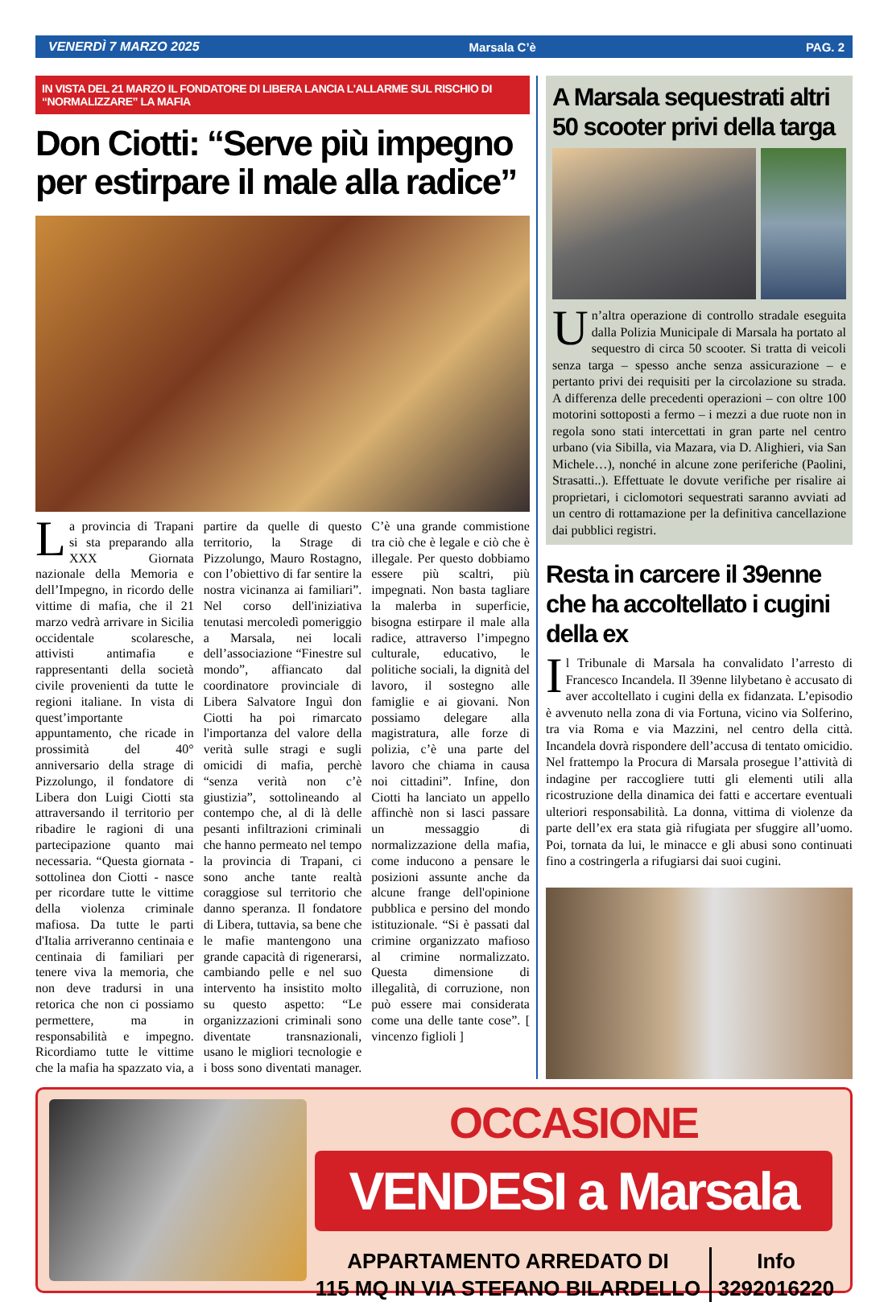VENERDÌ 7 MARZO 2025 Marsala C’è PAG. 2
IN VISTA DEL 21 MARZO IL FONDATORE DI LIBERA LANCIA L'ALLARME SUL RISCHIO DI “NORMALIZZARE” LA MAFIA
Don Ciotti: “Serve più impegno per estirpare il male alla radice”
La provincia di Trapani si sta preparando alla XXX Giornata nazionale della Memoria e dell’Impegno, in ricordo delle vittime di mafia, che il 21 marzo vedrà arrivare in Sicilia occidentale scolaresche, attivisti antimafia e rappresentanti della società civile provenienti da tutte le regioni italiane. In vista di quest’importante appuntamento, che ricade in prossimità del 40° anniversario della strage di Pizzolungo, il fondatore di Libera don Luigi Ciotti sta attraversando il territorio per ribadire le ragioni di una partecipazione quanto mai necessaria. “Questa giornata - sottolinea don Ciotti - nasce per ricordare tutte le vittime della violenza criminale mafiosa. Da tutte le parti d'Italia arriveranno centinaia e centinaia di familiari per tenere viva la memoria, che non deve tradursi in una retorica che non ci possiamo permettere, ma in responsabilità e impegno. Ricordiamo tutte le vittime che la mafia ha spazzato via, a partire da quelle di questo territorio, la Strage di Pizzolungo, Mauro Rostagno, con l’obiettivo di far sentire la nostra vicinanza ai familiari”. Nel corso dell'iniziativa tenutasi mercoledì pomeriggio a Marsala, nei locali dell’associazione “Finestre sul mondo”, affiancato dal coordinatore provinciale di Libera Salvatore Inguì don Ciotti ha poi rimarcato l'importanza del valore della verità sulle stragi e sugli omicidi di mafia, perchè “senza verità non c’è giustizia”, sottolineando al contempo che, al di là delle pesanti infiltrazioni criminali che hanno permeato nel tempo la provincia di Trapani, ci sono anche tante realtà coraggiose sul territorio che danno speranza. Il fondatore di Libera, tuttavia, sa bene che le mafie mantengono una grande capacità di rigenerarsi, cambiando pelle e nel suo intervento ha insistito molto su questo aspetto: “Le organizzazioni criminali sono diventate transnazionali, usano le migliori tecnologie e i boss sono diventati manager. C’è una grande commistione tra ciò che è legale e ciò che è illegale. Per questo dobbiamo essere più scaltri, più impegnati. Non basta tagliare la malerba in superficie, bisogna estirpare il male alla radice, attraverso l’impegno culturale, educativo, le politiche sociali, la dignità del lavoro, il sostegno alle famiglie e ai giovani. Non possiamo delegare alla magistratura, alle forze di polizia, c’è una parte del lavoro che chiama in causa noi cittadini”. Infine, don Ciotti ha lanciato un appello affinchè non si lasci passare un messaggio di normalizzazione della mafia, come inducono a pensare le posizioni assunte anche da alcune frange dell'opinione pubblica e persino del mondo istituzionale. “Si è passati dal crimine organizzato mafioso al crimine normalizzato. Questa dimensione di illegalità, di corruzione, non può essere mai considerata come una delle tante cose”. [ vincenzo figlioli ]
A Marsala sequestrati altri 50 scooter privi della targa
Un’altra operazione di controllo stradale eseguita dalla Polizia Municipale di Marsala ha portato al sequestro di circa 50 scooter. Si tratta di veicoli senza targa – spesso anche senza assicurazione – e pertanto privi dei requisiti per la circolazione su strada. A differenza delle precedenti operazioni – con oltre 100 motorini sottoposti a fermo – i mezzi a due ruote non in regola sono stati intercettati in gran parte nel centro urbano (via Sibilla, via Mazara, via D. Alighieri, via San Michele…), nonché in alcune zone periferiche (Paolini, Strasatti..). Effettuate le dovute verifiche per risalire ai proprietari, i ciclomotori sequestrati saranno avviati ad un centro di rottamazione per la definitiva cancellazione dai pubblici registri.
Resta in carcere il 39enne che ha accoltellato i cugini della ex
Il Tribunale di Marsala ha convalidato l’arresto di Francesco Incandela. Il 39enne lilybetano è accusato di aver accoltellato i cugini della ex fidanzata. L’episodio è avvenuto nella zona di via Fortuna, vicino via Solferino, tra via Roma e via Mazzini, nel centro della città. Incandela dovrà rispondere dell’accusa di tentato omicidio. Nel frattempo la Procura di Marsala prosegue l’attività di indagine per raccogliere tutti gli elementi utili alla ricostruzione della dinamica dei fatti e accertare eventuali ulteriori responsabilità. La donna, vittima di violenze da parte dell’ex era stata già rifugiata per sfuggire all’uomo. Poi, tornata da lui, le minacce e gli abusi sono continuati fino a costringerla a rifugiarsi dai suoi cugini.
OCCASIONE
VENDESI a Marsala
APPARTAMENTO ARREDATO DI
115 MQ IN VIA STEFANO BILARDELLO
Info
3292016220